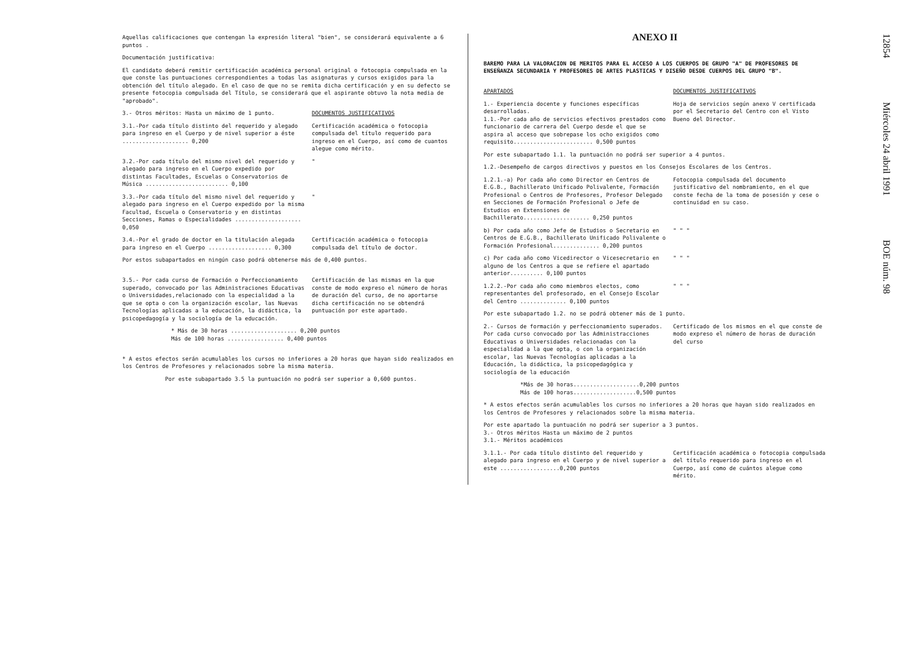Aquellas calificaciones que contengan la expresión literal "bien", se considerará equivalente a 6 puntos .
Documentación justificativa:
El candidato deberá remitir certificación académica personal original o fotocopia compulsada en la que conste las puntuaciones correspondientes a todas las asignaturas y cursos exigidos para la obtención del título alegado. En el caso de que no se remita dicha certificación y en su defecto se presente fotocopia compulsada del Título, se considerará que el aspirante obtuvo la nota media de "aprobado".
3.- Otros méritos: Hasta un máximo de 1 punto. DOCUMENTOS JUSTIFICATIVOS
3.1.-Por cada título distinto del requerido y alegado para ingreso en el Cuerpo y de nivel superior a éste .................... 0,200
Certificación académica o fotocopia compulsada del título requerido para ingreso en el Cuerpo, así como de cuantos alegue como mérito.
3.2.-Por cada título del mismo nivel del requerido y alegado para ingreso en el Cuerpo expedido por distintas Facultades, Escuelas o Conservatorios de Música ......................... 0,100
"
3.3.-Por cada título del mismo nivel del requerido y alegado para ingreso en el Cuerpo expedido por la misma Facultad, Escuela o Conservatorio y en distintas Secciones, Ramas o Especialidades .................... 0,050
"
3.4.-Por el grado de doctor en la titulación alegada para ingreso en el Cuerpo ................... 0,300
Certificación académica o fotocopia compulsada del título de doctor.
Por estos subapartados en ningún caso podrá obtenerse más de 0,400 puntos.
3.5.- Por cada curso de Formación o Perfeccionamiento superado, convocado por las Administraciones Educativas o Universidades,relacionado con la especialidad a la que se opta o con la organización escolar, las Nuevas Tecnologías aplicadas a la educación, la didáctica, la psicopedagogía y la sociología de la educación.
Certificación de las mismas en la que conste de modo expreso el número de horas de duración del curso, de no aportarse dicha certificación no se obtendrá puntuación por este apartado.
* Más de 30 horas .................... 0,200 puntos
Más de 100 horas ................. 0,400 puntos
* A estos efectos serán acumulables los cursos no inferiores a 20 horas que hayan sido realizados en los Centros de Profesores y relacionados sobre la misma materia.
Por este subapartado 3.5 la puntuación no podrá ser superior a 0,600 puntos.
ANEXO II
BAREMO PARA LA VALORACION DE MERITOS PARA EL ACCESO A LOS CUERPOS DE GRUPO "A" DE PROFESORES DE ENSEÑANZA SECUNDARIA Y PROFESORES DE ARTES PLASTICAS Y DISEÑO DESDE CUERPOS DEL GRUPO "B".
APARTADOS DOCUMENTOS JUSTIFICATIVOS
1.- Experiencia docente y funciones específicas desarrolladas.
1.1.-Por cada año de servicios efectivos prestados como funcionario de carrera del Cuerpo desde el que se aspira al acceso que sobrepase los ocho exigidos como requisito........................ 0,500 puntos
Hoja de servicios según anexo V certificada por el Secretario del Centro con el Visto Bueno del Director.
Por este subapartado 1.1. la puntuación no podrá ser superior a 4 puntos.
1.2.-Desempeño de cargos directivos y puestos en los Consejos Escolares de los Centros.
1.2.1.-a) Por cada año como Director en Centros de E.G.B., Bachillerato Unificado Polivalente, Formación Profesional o Centros de Profesores, Profesor Delegado en Secciones de Formación Profesional o Jefe de Estudios en Extensiones de Bachillerato.................... 0,250 puntos
Fotocopia compulsada del documento justificativo del nombramiento, en el que conste fecha de la toma de posesión y cese o continuidad en su caso.
b) Por cada año como Jefe de Estudios o Secretario en Centros de E.G.B., Bachillerato Unificado Polivalente o Formación Profesional.............. 0,200 puntos
" " "
c) Por cada año como Vicedirector o Vicesecretario en alguno de los Centros a que se refiere el apartado anterior.......... 0,100 puntos
" " "
1.2.2.-Por cada año como miembros electos, como representantes del profesorado, en el Consejo Escolar del Centro .............. 0,100 puntos
" " "
Por este subapartado 1.2. no se podrá obtener más de 1 punto.
2.- Cursos de formación y perfeccionamiento superados.
Por cada curso convocado por las Administracciones Educativas o Universidades relacionadas con la especialidad a la que opta, o con la organización escolar, las Nuevas Tecnologías aplicadas a la Educación, la didáctica, la psicopedagógica y sociología de la educación
Certificado de los mismos en el que conste de modo expreso el número de horas de duración del curso
*Más de 30 horas....................0,200 puntos
Más de 100 horas...................0,500 puntos
* A estos efectos serán acumulables los cursos no inferiores a 20 horas que hayan sido realizados en los Centros de Profesores y relacionados sobre la misma materia.
Por este apartado la puntuación no podrá ser superior a 3 puntos.
3.- Otros méritos Hasta un máximo de 2 puntos
3.1.- Méritos académicos
3.1.1.- Por cada título distinto del requerido y alegado para ingreso en el Cuerpo y de nivel superior a este ..................0,200 puntos
Certificación académica o fotocopia compulsada del título requerido para ingreso en el Cuerpo, así como de cuántos alegue como mérito.
12854 Miércoles 24 abril 1991 BOE núm. 98